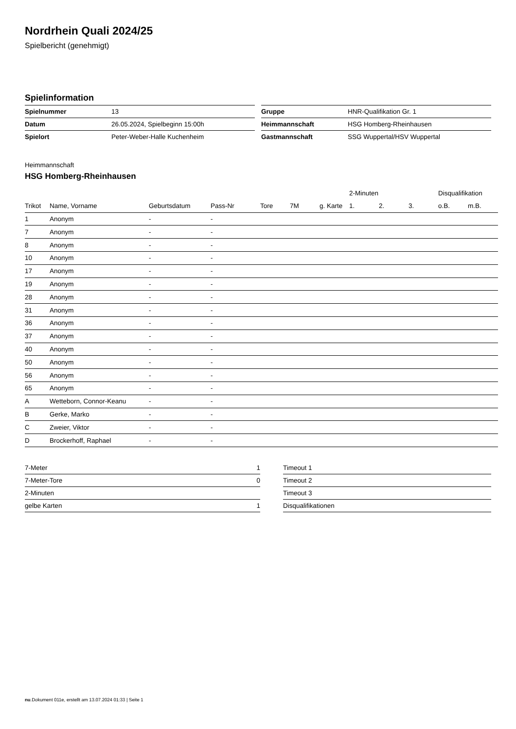Nordrhein Quali 2024/25
Spielbericht (genehmigt)
Spielinformation
| Spielnummer | 13 |
| Datum | 26.05.2024, Spielbeginn 15:00h |
| Spielort | Peter-Weber-Halle Kuchenheim |
| Gruppe | HNR-Qualifikation Gr. 1 |
| Heimmannschaft | HSG Homberg-Rheinhausen |
| Gastmannschaft | SSG Wuppertal/HSV Wuppertal |
Heimmannschaft
HSG Homberg-Rheinhausen
| | | | | | | | 2-Minuten | | | Disqualifikation | |
| --- | --- | --- | --- | --- | --- | --- | --- | --- | --- | --- | --- |
| Trikot | Name, Vorname | Geburtsdatum | Pass-Nr | Tore | 7M | g. Karte | 1. | 2. | 3. | o.B. | m.B. |
| 1 | Anonym | - | - | | | | | | | | |
| 7 | Anonym | - | - | | | | | | | | |
| 8 | Anonym | - | - | | | | | | | | |
| 10 | Anonym | - | - | | | | | | | | |
| 17 | Anonym | - | - | | | | | | | | |
| 19 | Anonym | - | - | | | | | | | | |
| 28 | Anonym | - | - | | | | | | | | |
| 31 | Anonym | - | - | | | | | | | | |
| 36 | Anonym | - | - | | | | | | | | |
| 37 | Anonym | - | - | | | | | | | | |
| 40 | Anonym | - | - | | | | | | | | |
| 50 | Anonym | - | - | | | | | | | | |
| 56 | Anonym | - | - | | | | | | | | |
| 65 | Anonym | - | - | | | | | | | | |
| A | Wetteborn, Connor-Keanu | - | - | | | | | | | | |
| B | Gerke, Marko | - | - | | | | | | | | |
| C | Zweier, Viktor | - | - | | | | | | | | |
| D | Brockerhoff, Raphael | - | - | | | | | | | | |
| 7-Meter | 1 |
| 7-Meter-Tore | 0 |
| 2-Minuten | |
| gelbe Karten | 1 |
| Timeout 1 |
| Timeout 2 |
| Timeout 3 |
| Disqualifikationen |
nu.Dokument 011e, erstellt am 13.07.2024 01:33 | Seite 1